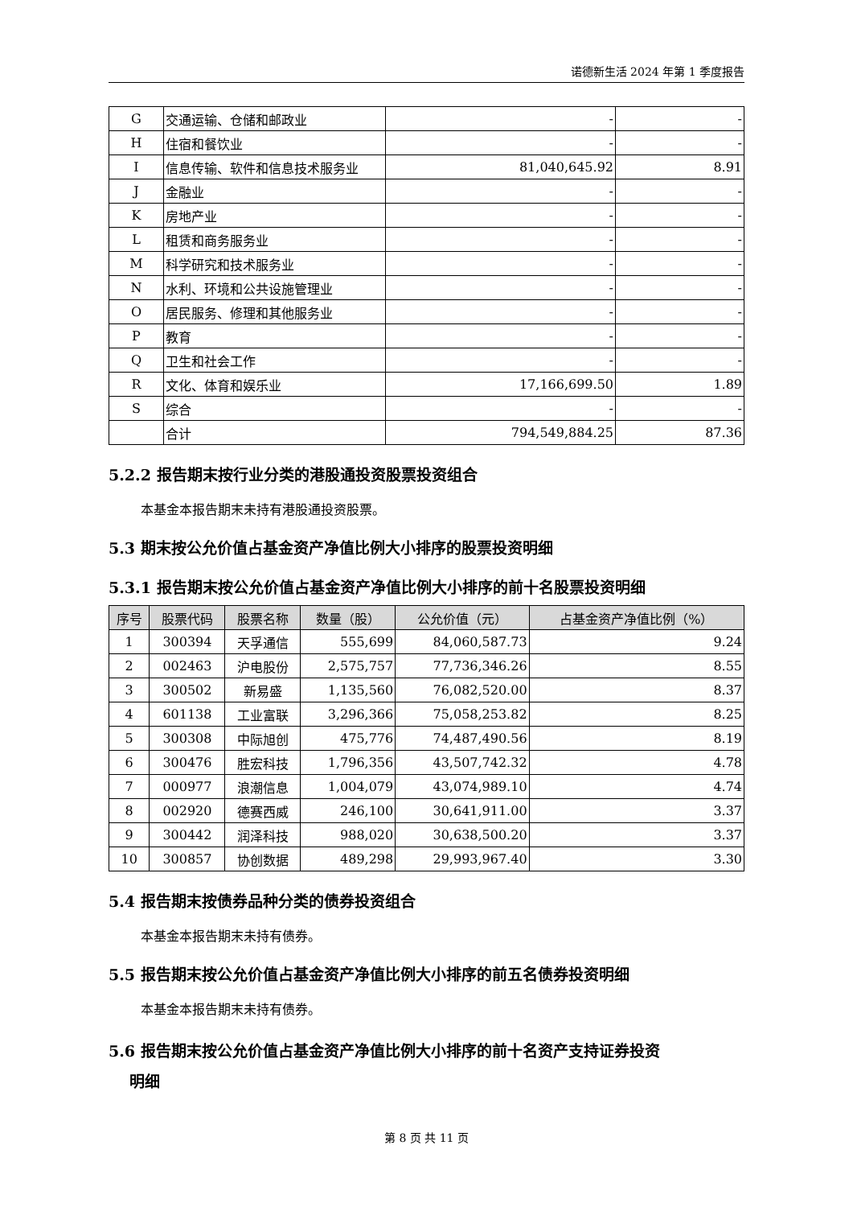诺德新生活 2024 年第 1 季度报告
| G | 交通运输、仓储和邮政业 | - | - |
| H | 住宿和餐饮业 | - | - |
| I | 信息传输、软件和信息技术服务业 | 81,040,645.92 | 8.91 |
| J | 金融业 | - | - |
| K | 房地产业 | - | - |
| L | 租赁和商务服务业 | - | - |
| M | 科学研究和技术服务业 | - | - |
| N | 水利、环境和公共设施管理业 | - | - |
| O | 居民服务、修理和其他服务业 | - | - |
| P | 教育 | - | - |
| Q | 卫生和社会工作 | - | - |
| R | 文化、体育和娱乐业 | 17,166,699.50 | 1.89 |
| S | 综合 | - | - |
| | 合计 | 794,549,884.25 | 87.36 |
5.2.2 报告期末按行业分类的港股通投资股票投资组合
本基金本报告期末未持有港股通投资股票。
5.3 期末按公允价值占基金资产净值比例大小排序的股票投资明细
5.3.1 报告期末按公允价值占基金资产净值比例大小排序的前十名股票投资明细
| 序号 | 股票代码 | 股票名称 | 数量（股） | 公允价值（元） | 占基金资产净值比例（%） |
| --- | --- | --- | --- | --- | --- |
| 1 | 300394 | 天孚通信 | 555,699 | 84,060,587.73 | 9.24 |
| 2 | 002463 | 沪电股份 | 2,575,757 | 77,736,346.26 | 8.55 |
| 3 | 300502 | 新易盛 | 1,135,560 | 76,082,520.00 | 8.37 |
| 4 | 601138 | 工业富联 | 3,296,366 | 75,058,253.82 | 8.25 |
| 5 | 300308 | 中际旭创 | 475,776 | 74,487,490.56 | 8.19 |
| 6 | 300476 | 胜宏科技 | 1,796,356 | 43,507,742.32 | 4.78 |
| 7 | 000977 | 浪潮信息 | 1,004,079 | 43,074,989.10 | 4.74 |
| 8 | 002920 | 德赛西威 | 246,100 | 30,641,911.00 | 3.37 |
| 9 | 300442 | 润泽科技 | 988,020 | 30,638,500.20 | 3.37 |
| 10 | 300857 | 协创数据 | 489,298 | 29,993,967.40 | 3.30 |
5.4 报告期末按债券品种分类的债券投资组合
本基金本报告期末未持有债券。
5.5 报告期末按公允价值占基金资产净值比例大小排序的前五名债券投资明细
本基金本报告期末未持有债券。
5.6 报告期末按公允价值占基金资产净值比例大小排序的前十名资产支持证券投资
明细
第 8 页 共 11 页